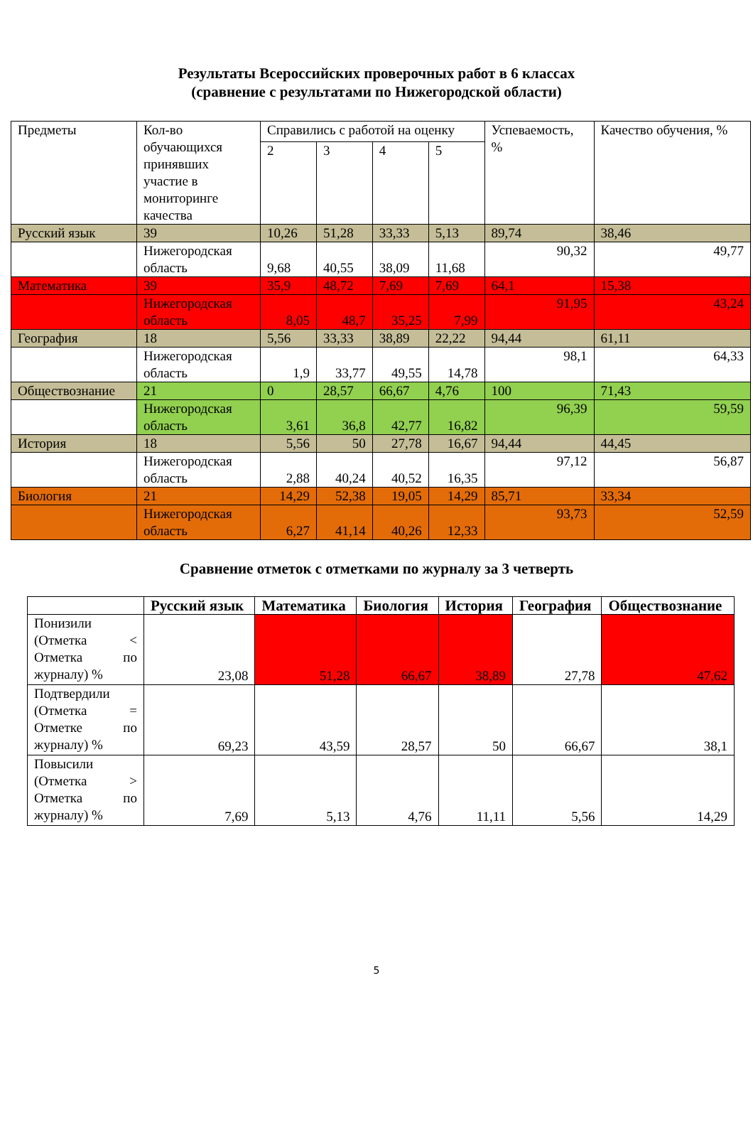Результаты Всероссийских проверочных работ в 6 классах
(сравнение с результатами по Нижегородской области)
| Предметы | Кол-во обучающихся принявших участие в мониторинге качества | Справились с работой на оценку | | | | Успеваемость, % | Качество обучения, % |
| | | 2 | 3 | 4 | 5 | | |
| Русский язык | 39 | 10,26 | 51,28 | 33,33 | 5,13 | 89,74 | 38,46 |
| | Нижегородская область | 9,68 | 40,55 | 38,09 | 11,68 | 90,32 | 49,77 |
| Математика | 39 | 35,9 | 48,72 | 7,69 | 7,69 | 64,1 | 15,38 |
| | Нижегородская область | 8,05 | 48,7 | 35,25 | 7,99 | 91,95 | 43,24 |
| География | 18 | 5,56 | 33,33 | 38,89 | 22,22 | 94,44 | 61,11 |
| | Нижегородская область | 1,9 | 33,77 | 49,55 | 14,78 | 98,1 | 64,33 |
| Обществознание | 21 | 0 | 28,57 | 66,67 | 4,76 | 100 | 71,43 |
| | Нижегородская область | 3,61 | 36,8 | 42,77 | 16,82 | 96,39 | 59,59 |
| История | 18 | 5,56 | 50 | 27,78 | 16,67 | 94,44 | 44,45 |
| | Нижегородская область | 2,88 | 40,24 | 40,52 | 16,35 | 97,12 | 56,87 |
| Биология | 21 | 14,29 | 52,38 | 19,05 | 14,29 | 85,71 | 33,34 |
| | Нижегородская область | 6,27 | 41,14 | 40,26 | 12,33 | 93,73 | 52,59 |
Сравнение отметок с отметками по журналу за 3 четверть
| | Русский язык | Математика | Биология | История | География | Обществознание |
| --- | --- | --- | --- | --- | --- | --- |
| Понизили (Отметка < Отметка по журналу) % | 23,08 | 51,28 | 66,67 | 38,89 | 27,78 | 47,62 |
| Подтвердили (Отметка = Отметке по журналу) % | 69,23 | 43,59 | 28,57 | 50 | 66,67 | 38,1 |
| Повысили (Отметка > Отметка по журналу) % | 7,69 | 5,13 | 4,76 | 11,11 | 5,56 | 14,29 |
5